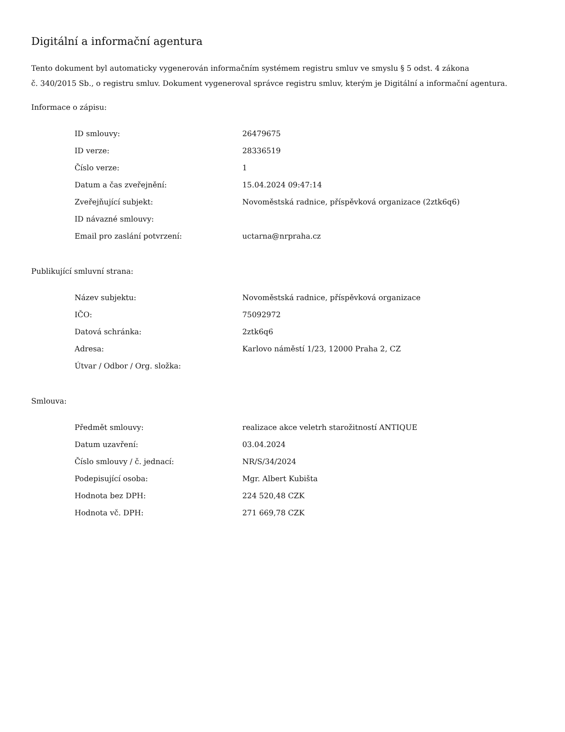Digitální a informační agentura
Tento dokument byl automaticky vygenerován informačním systémem registru smluv ve smyslu § 5 odst. 4 zákona
č. 340/2015 Sb., o registru smluv. Dokument vygeneroval správce registru smluv, kterým je Digitální a informační agentura.
Informace o zápisu:
| ID smlouvy: | 26479675 |
| ID verze: | 28336519 |
| Číslo verze: | 1 |
| Datum a čas zveřejnění: | 15.04.2024 09:47:14 |
| Zveřejňující subjekt: | Novoměstská radnice, příspěvková organizace (2ztk6q6) |
| ID návazné smlouvy: | |
| Email pro zaslání potvrzení: | uctarna@nrpraha.cz |
Publikující smluvní strana:
| Název subjektu: | Novoměstská radnice, příspěvková organizace |
| IČO: | 75092972 |
| Datová schránka: | 2ztk6q6 |
| Adresa: | Karlovo náměstí 1/23, 12000 Praha 2, CZ |
| Útvar / Odbor / Org. složka: | |
Smlouva:
| Předmět smlouvy: | realizace akce veletrh starožitností ANTIQUE |
| Datum uzavření: | 03.04.2024 |
| Číslo smlouvy / č. jednací: | NR/S/34/2024 |
| Podepisující osoba: | Mgr. Albert Kubišta |
| Hodnota bez DPH: | 224 520,48 CZK |
| Hodnota vč. DPH: | 271 669,78 CZK |